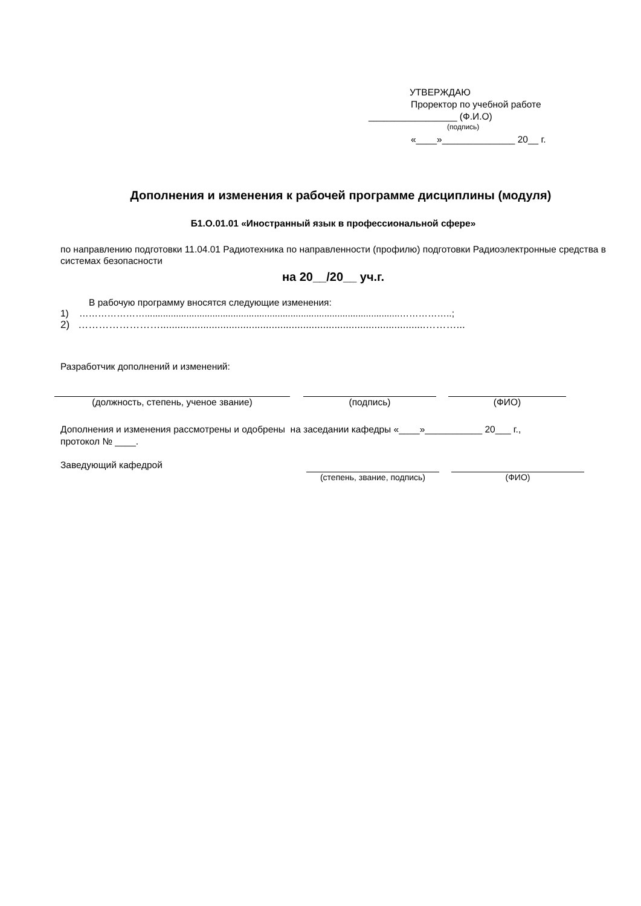УТВЕРЖДАЮ
Проректор по учебной работе
_________________ (Ф.И.О)
(подпись)
«____»______________ 20__ г.
Дополнения и изменения к рабочей программе дисциплины (модуля)
Б1.О.01.01 «Иностранный язык в профессиональной сфере»
по направлению подготовки 11.04.01 Радиотехника по направленности (профилю) подготовки Радиоэлектронные средства в системах безопасности
на 20__/20__ уч.г.
В рабочую программу вносятся следующие изменения:
1) …………………..................................................................................................……………..;
2) …………………….............................................................................................………...
Разработчик дополнений и изменений:
(должность, степень, ученое звание) (подпись) (ФИО)
Дополнения и изменения рассмотрены и одобрены на заседании кафедры «____»___________ 20___ г.,
протокол № ____.
Заведующий кафедрой
(степень, звание, подпись) (ФИО)